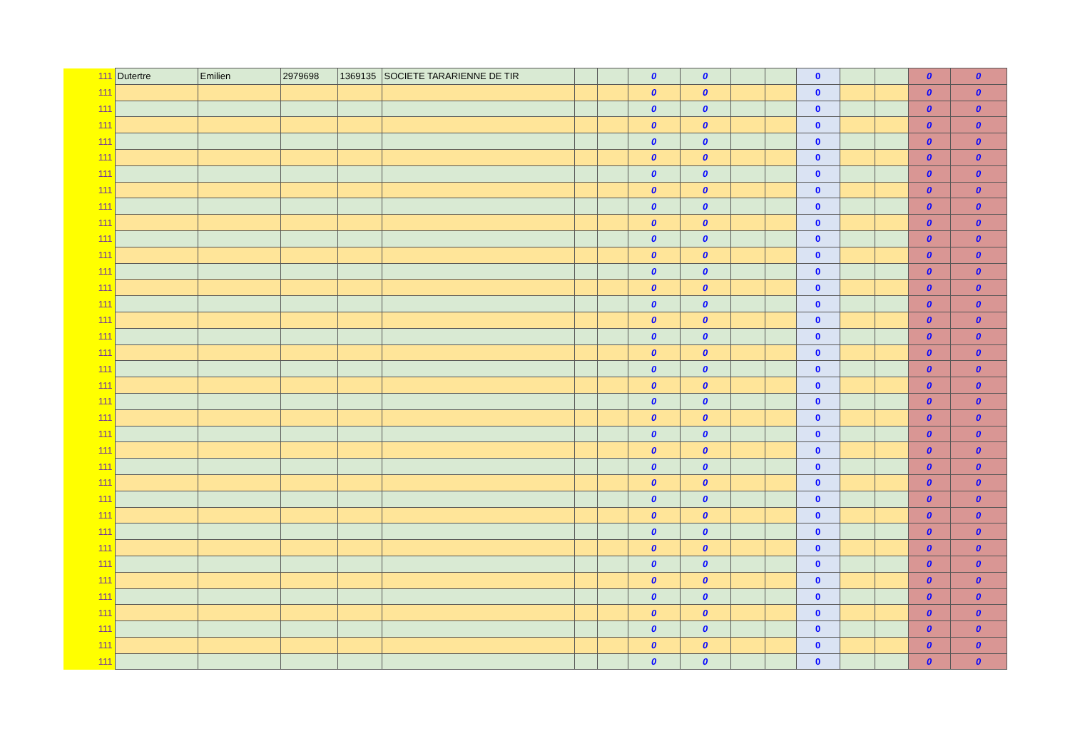| 111 | Dutertre | Emilien | 2979698 | 1369135 | SOCIETE TARARIENNE DE TIR | | | 0 | 0 | | | 0 | | | 0 | 0 |
| 111 | | | | | | | | 0 | 0 | | | 0 | | | 0 | 0 |
| 111 | | | | | | | | 0 | 0 | | | 0 | | | 0 | 0 |
| 111 | | | | | | | | 0 | 0 | | | 0 | | | 0 | 0 |
| 111 | | | | | | | | 0 | 0 | | | 0 | | | 0 | 0 |
| 111 | | | | | | | | 0 | 0 | | | 0 | | | 0 | 0 |
| 111 | | | | | | | | 0 | 0 | | | 0 | | | 0 | 0 |
| 111 | | | | | | | | 0 | 0 | | | 0 | | | 0 | 0 |
| 111 | | | | | | | | 0 | 0 | | | 0 | | | 0 | 0 |
| 111 | | | | | | | | 0 | 0 | | | 0 | | | 0 | 0 |
| 111 | | | | | | | | 0 | 0 | | | 0 | | | 0 | 0 |
| 111 | | | | | | | | 0 | 0 | | | 0 | | | 0 | 0 |
| 111 | | | | | | | | 0 | 0 | | | 0 | | | 0 | 0 |
| 111 | | | | | | | | 0 | 0 | | | 0 | | | 0 | 0 |
| 111 | | | | | | | | 0 | 0 | | | 0 | | | 0 | 0 |
| 111 | | | | | | | | 0 | 0 | | | 0 | | | 0 | 0 |
| 111 | | | | | | | | 0 | 0 | | | 0 | | | 0 | 0 |
| 111 | | | | | | | | 0 | 0 | | | 0 | | | 0 | 0 |
| 111 | | | | | | | | 0 | 0 | | | 0 | | | 0 | 0 |
| 111 | | | | | | | | 0 | 0 | | | 0 | | | 0 | 0 |
| 111 | | | | | | | | 0 | 0 | | | 0 | | | 0 | 0 |
| 111 | | | | | | | | 0 | 0 | | | 0 | | | 0 | 0 |
| 111 | | | | | | | | 0 | 0 | | | 0 | | | 0 | 0 |
| 111 | | | | | | | | 0 | 0 | | | 0 | | | 0 | 0 |
| 111 | | | | | | | | 0 | 0 | | | 0 | | | 0 | 0 |
| 111 | | | | | | | | 0 | 0 | | | 0 | | | 0 | 0 |
| 111 | | | | | | | | 0 | 0 | | | 0 | | | 0 | 0 |
| 111 | | | | | | | | 0 | 0 | | | 0 | | | 0 | 0 |
| 111 | | | | | | | | 0 | 0 | | | 0 | | | 0 | 0 |
| 111 | | | | | | | | 0 | 0 | | | 0 | | | 0 | 0 |
| 111 | | | | | | | | 0 | 0 | | | 0 | | | 0 | 0 |
| 111 | | | | | | | | 0 | 0 | | | 0 | | | 0 | 0 |
| 111 | | | | | | | | 0 | 0 | | | 0 | | | 0 | 0 |
| 111 | | | | | | | | 0 | 0 | | | 0 | | | 0 | 0 |
| 111 | | | | | | | | 0 | 0 | | | 0 | | | 0 | 0 |
| 111 | | | | | | | | 0 | 0 | | | 0 | | | 0 | 0 |
| 111 | | | | | | | | 0 | 0 | | | 0 | | | 0 | 0 |